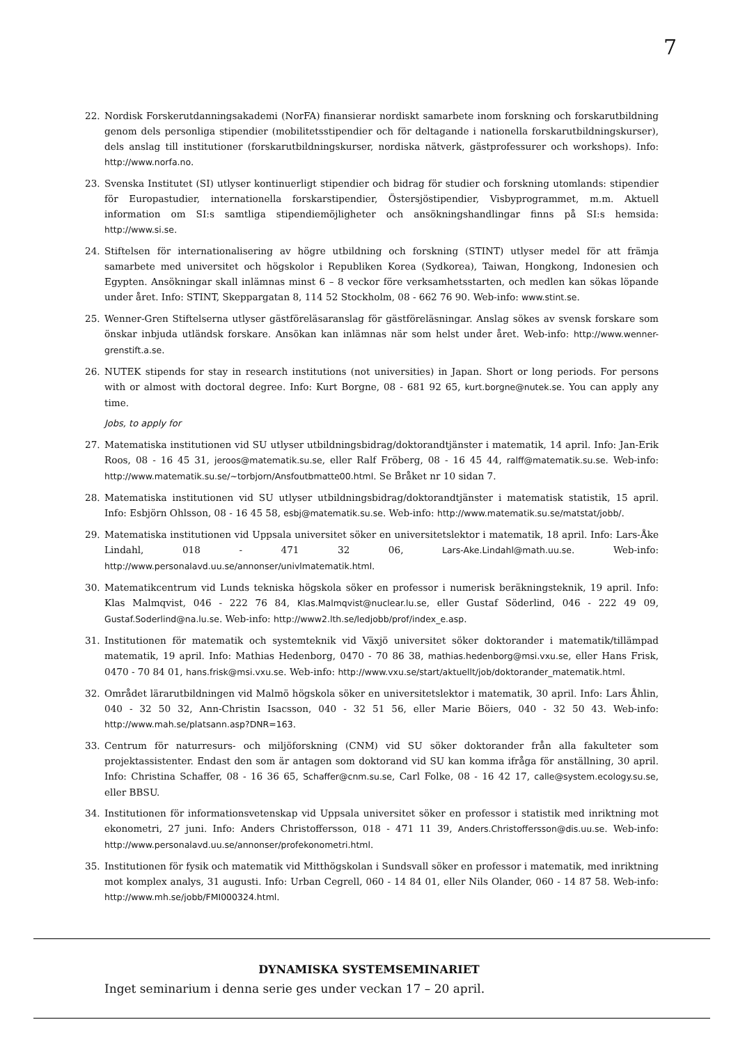7
22. Nordisk Forskerutdanningsakademi (NorFA) finansierar nordiskt samarbete inom forskning och forskarutbildning genom dels personliga stipendier (mobilitetsstipendier och för deltagande i nationella forskarutbildningskurser), dels anslag till institutioner (forskarutbildningskurser, nordiska nätverk, gästprofessurer och workshops). Info: http://www.norfa.no.
23. Svenska Institutet (SI) utlyser kontinuerligt stipendier och bidrag för studier och forskning utomlands: stipendier för Europastudier, internationella forskarstipendier, Östersjöstipendier, Visbyprogrammet, m.m. Aktuell information om SI:s samtliga stipendiemöjligheter och ansökningshandlingar finns på SI:s hemsida: http://www.si.se.
24. Stiftelsen för internationalisering av högre utbildning och forskning (STINT) utlyser medel för att främja samarbete med universitet och högskolor i Republiken Korea (Sydkorea), Taiwan, Hongkong, Indonesien och Egypten. Ansökningar skall inlämnas minst 6 – 8 veckor före verksamhetsstarten, och medlen kan sökas löpande under året. Info: STINT, Skeppargatan 8, 114 52 Stockholm, 08 - 662 76 90. Web-info: www.stint.se.
25. Wenner-Gren Stiftelserna utlyser gästföreläsaranslag för gästföreläsningar. Anslag sökes av svensk forskare som önskar inbjuda utländsk forskare. Ansökan kan inlämnas när som helst under året. Web-info: http://www.wenner-grenstift.a.se.
26. NUTEK stipends for stay in research institutions (not universities) in Japan. Short or long periods. For persons with or almost with doctoral degree. Info: Kurt Borgne, 08 - 681 92 65, kurt.borgne@nutek.se. You can apply any time.
Jobs, to apply for
27. Matematiska institutionen vid SU utlyser utbildningsbidrag/doktorandtjänster i matematik, 14 april. Info: Jan-Erik Roos, 08 - 16 45 31, jeroos@matematik.su.se, eller Ralf Fröberg, 08 - 16 45 44, ralff@matematik.su.se. Web-info: http://www.matematik.su.se/~torbjorn/Ansfoutbmatte00.html. Se Bråket nr 10 sidan 7.
28. Matematiska institutionen vid SU utlyser utbildningsbidrag/doktorandtjänster i matematisk statistik, 15 april. Info: Esbjörn Ohlsson, 08 - 16 45 58, esbj@matematik.su.se. Web-info: http://www.matematik.su.se/matstat/jobb/.
29. Matematiska institutionen vid Uppsala universitet söker en universitetslektor i matematik, 18 april. Info: Lars-Åke Lindahl, 018 - 471 32 06, Lars-Ake.Lindahl@math.uu.se. Web-info: http://www.personalavd.uu.se/annonser/univlmatematik.html.
30. Matematikcentrum vid Lunds tekniska högskola söker en professor i numerisk beräkningsteknik, 19 april. Info: Klas Malmqvist, 046 - 222 76 84, Klas.Malmqvist@nuclear.lu.se, eller Gustaf Söderlind, 046 - 222 49 09, Gustaf.Soderlind@na.lu.se. Web-info: http://www2.lth.se/ledjobb/prof/index_e.asp.
31. Institutionen för matematik och systemteknik vid Växjö universitet söker doktorander i matematik/tillämpad matematik, 19 april. Info: Mathias Hedenborg, 0470 - 70 86 38, mathias.hedenborg@msi.vxu.se, eller Hans Frisk, 0470 - 70 84 01, hans.frisk@msi.vxu.se. Web-info: http://www.vxu.se/start/aktuellt/job/doktorander_matematik.html.
32. Området lärarutbildningen vid Malmö högskola söker en universitetslektor i matematik, 30 april. Info: Lars Åhlin, 040 - 32 50 32, Ann-Christin Isacsson, 040 - 32 51 56, eller Marie Böiers, 040 - 32 50 43. Web-info: http://www.mah.se/platsann.asp?DNR=163.
33. Centrum för naturresurs- och miljöforskning (CNM) vid SU söker doktorander från alla fakulteter som projektassistenter. Endast den som är antagen som doktorand vid SU kan komma ifråga för anställning, 30 april. Info: Christina Schaffer, 08 - 16 36 65, Schaffer@cnm.su.se, Carl Folke, 08 - 16 42 17, calle@system.ecology.su.se, eller BBSU.
34. Institutionen för informationsvetenskap vid Uppsala universitet söker en professor i statistik med inriktning mot ekonometri, 27 juni. Info: Anders Christoffersson, 018 - 471 11 39, Anders.Christoffersson@dis.uu.se. Web-info: http://www.personalavd.uu.se/annonser/profekonometri.html.
35. Institutionen för fysik och matematik vid Mitthögskolan i Sundsvall söker en professor i matematik, med inriktning mot komplex analys, 31 augusti. Info: Urban Cegrell, 060 - 14 84 01, eller Nils Olander, 060 - 14 87 58. Web-info: http://www.mh.se/jobb/FMI000324.html.
DYNAMISKA SYSTEMSEMINARIET
Inget seminarium i denna serie ges under veckan 17 – 20 april.